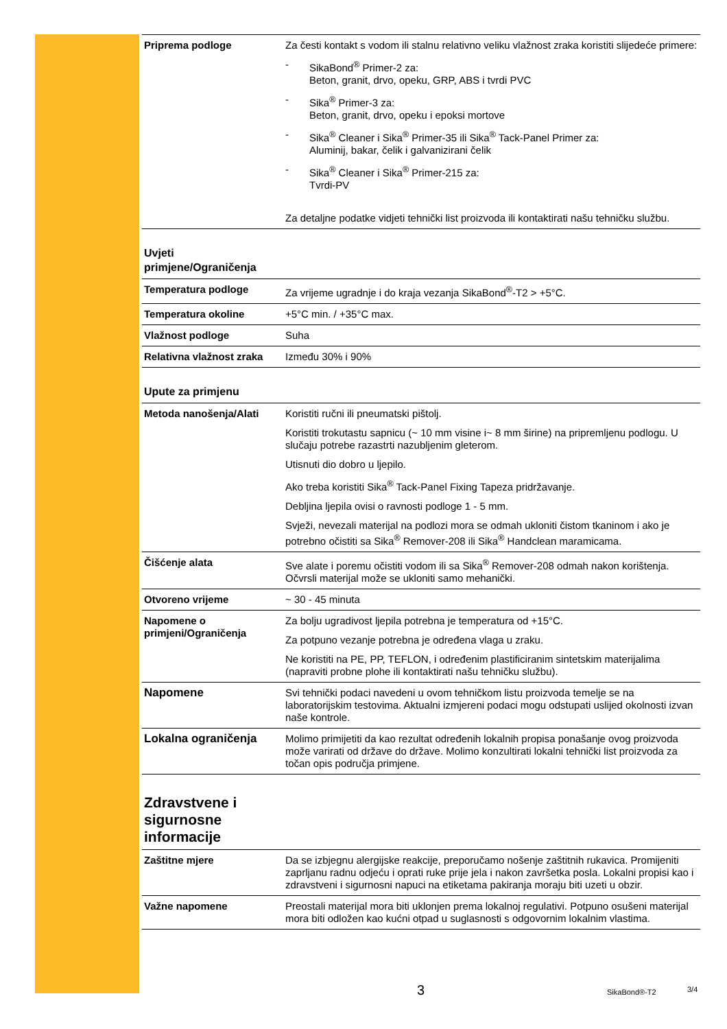| Priprema podloge | Za česti kontakt s vodom ili stalnu relativno veliku vlažnost zraka koristiti slijedeće primere: - SikaBond<sup>®</sup> Primer-2 za: Beton, granit, drvo, opeku, GRP, ABS i tvrdi PVC - Sika<sup>®</sup> Primer-3 za: Beton, granit, drvo, opeku i epoksi mortove - Sika<sup>®</sup> Cleaner i Sika<sup>®</sup> Primer-35 ili Sika<sup>®</sup> Tack-Panel Primer za: Aluminij, bakar, čelik i galvanizirani čelik - Sika<sup>®</sup> Cleaner i Sika<sup>®</sup> Primer-215 za: Tvrdi-PV Za detaljne podatke vidjeti tehnički list proizvoda ili kontaktirati našu tehničku službu. |
Uvjeti
primjene/Ograničenja
| Temperatura podloge | Za vrijeme ugradnje i do kraja vezanja SikaBond<sup>®</sup>-T2 > +5°C. |
| Temperatura okoline | +5°C min. / +35°C max. |
| Vlažnost podloge | Suha |
| Relativna vlažnost zraka | Između 30% i 90% |
Upute za primjenu
| Metoda nanošenja/Alati | Koristiti ručni ili pneumatski pištolj. Koristiti trokutastu sapnicu (~ 10 mm visine i~ 8 mm širine) na pripremljenu podlogu. U slučaju potrebe razastrti nazubljenim gleterom. Utisnuti dio dobro u ljepilo. Ako treba koristiti Sika<sup>®</sup> Tack-Panel Fixing Tapeza pridržavanje. Debljina ljepila ovisi o ravnosti podloge 1 - 5 mm. Svježi, nevezali materijal na podlozi mora se odmah ukloniti čistom tkaninom i ako je potrebno očistiti sa Sika<sup>®</sup> Remover-208 ili Sika<sup>®</sup> Handclean maramicama. |
| Čišćenje alata | Sve alate i poremu očistiti vodom ili sa Sika<sup>®</sup> Remover-208 odmah nakon korištenja. Očvrsli materijal može se ukloniti samo mehanički. |
| Otvoreno vrijeme | ~ 30 - 45 minuta |
| Napomene o primjeni/Ograničenja | Za bolju ugradivost ljepila potrebna je temperatura od +15°C. Za potpuno vezanje potrebna je određena vlaga u zraku. Ne koristiti na PE, PP, TEFLON, i određenim plastificiranim sintetskim materijalima (napraviti probne plohe ili kontaktirati našu tehničku službu). |
| Napomene | Svi tehnički podaci navedeni u ovom tehničkom listu proizvoda temelje se na laboratorijskim testovima. Aktualni izmjereni podaci mogu odstupati uslijed okolnosti izvan naše kontrole. |
| Lokalna ograničenja | Molimo primijetiti da kao rezultat određenih lokalnih propisa ponašanje ovog proizvoda može varirati od države do države. Molimo konzultirati lokalni tehnički list proizvoda za točan opis područja primjene. |
Zdravstvene i
sigurnosne
informacije
| Zaštitne mjere | Da se izbjegnu alergijske reakcije, preporučamo nošenje zaštitnih rukavica. Promijeniti zaprljanu radnu odjeću i oprati ruke prije jela i nakon završetka posla. Lokalni propisi kao i zdravstveni i sigurnosni napuci na etiketama pakiranja moraju biti uzeti u obzir. |
| Važne napomene | Preostali materijal mora biti uklonjen prema lokalnoj regulativi. Potpuno osušeni materijal mora biti odložen kao kućni otpad u suglasnosti s odgovornim lokalnim vlastima. |
3 SikaBond®-T2 3/4